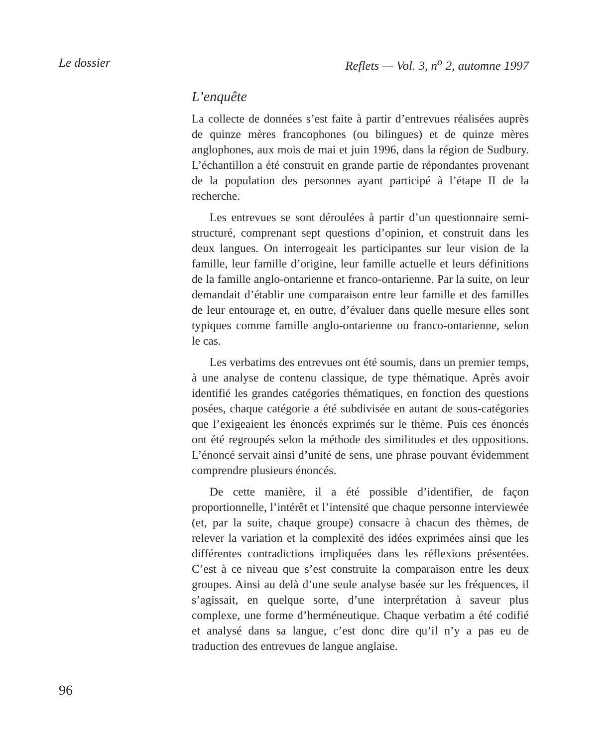Le dossier Reflets — Vol. 3, n<sup>o</sup> 2, automne 1997
L’enquête
La collecte de données s’est faite à partir d’entrevues réalisées auprès de quinze mères francophones (ou bilingues) et de quinze mères anglophones, aux mois de mai et juin 1996, dans la région de Sudbury. L’échantillon a été construit en grande partie de répondantes provenant de la population des personnes ayant participé à l’étape II de la recherche.
Les entrevues se sont déroulées à partir d’un questionnaire semi-structuré, comprenant sept questions d’opinion, et construit dans les deux langues. On interrogeait les participantes sur leur vision de la famille, leur famille d’origine, leur famille actuelle et leurs définitions de la famille anglo-ontarienne et franco-ontarienne. Par la suite, on leur demandait d’établir une comparaison entre leur famille et des familles de leur entourage et, en outre, d’évaluer dans quelle mesure elles sont typiques comme famille anglo-ontarienne ou franco-ontarienne, selon le cas.
Les verbatims des entrevues ont été soumis, dans un premier temps, à une analyse de contenu classique, de type thématique. Après avoir identifié les grandes catégories thématiques, en fonction des questions posées, chaque catégorie a été subdivisée en autant de sous-catégories que l’exigeaient les énoncés exprimés sur le thème. Puis ces énoncés ont été regroupés selon la méthode des similitudes et des oppositions. L’énoncé servait ainsi d’unité de sens, une phrase pouvant évidemment comprendre plusieurs énoncés.
De cette manière, il a été possible d’identifier, de façon proportionnelle, l’intérêt et l’intensité que chaque personne interviewée (et, par la suite, chaque groupe) consacre à chacun des thèmes, de relever la variation et la complexité des idées exprimées ainsi que les différentes contradictions impliquées dans les réflexions présentées. C’est à ce niveau que s’est construite la comparaison entre les deux groupes. Ainsi au delà d’une seule analyse basée sur les fréquences, il s’agissait, en quelque sorte, d’une interprétation à saveur plus complexe, une forme d’herméneutique. Chaque verbatim a été codifié et analysé dans sa langue, c’est donc dire qu’il n’y a pas eu de traduction des entrevues de langue anglaise.
96